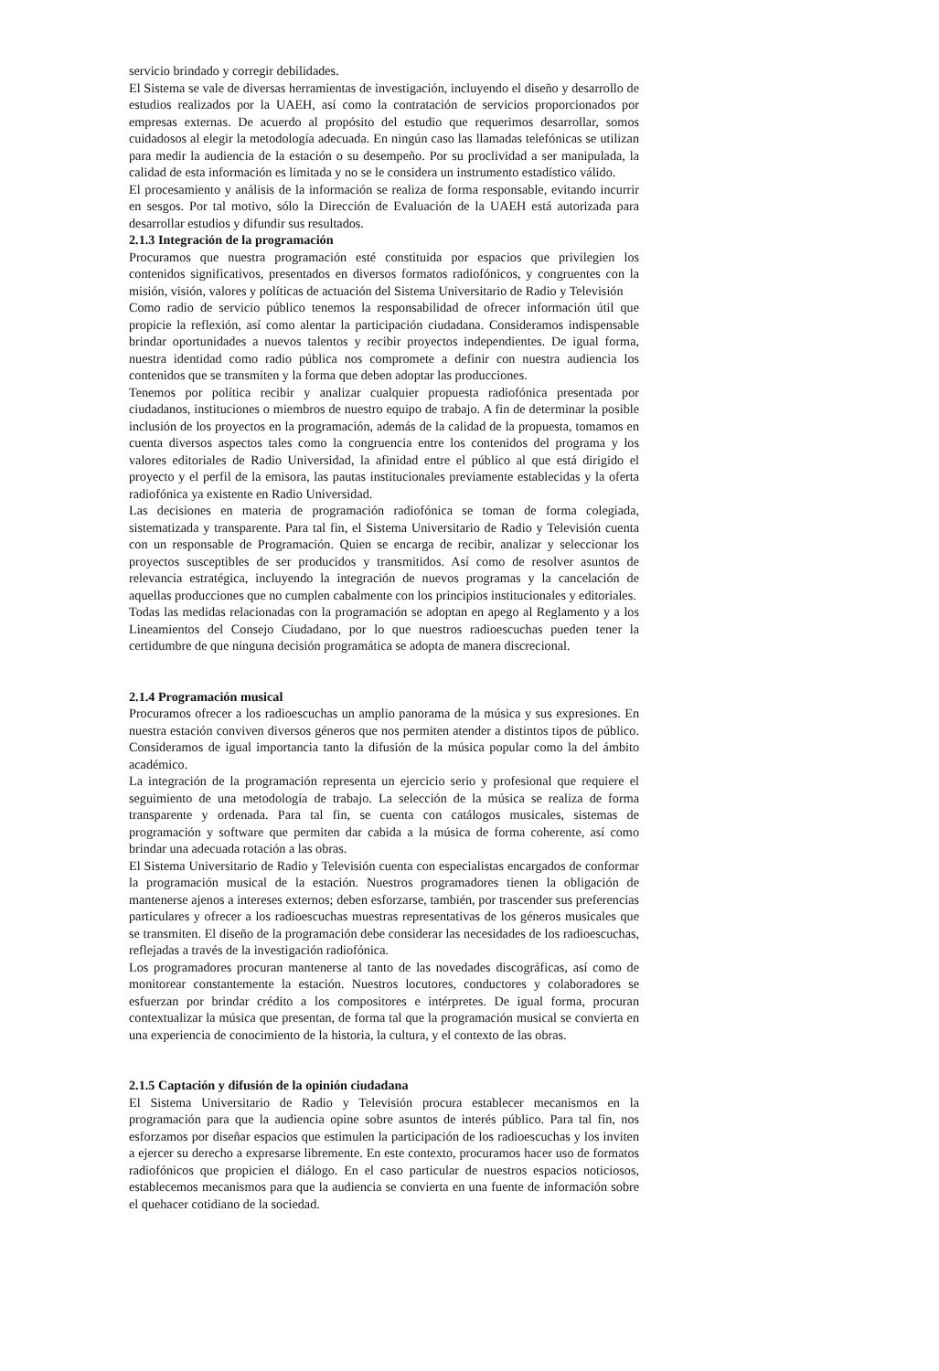servicio brindado y corregir debilidades.
El Sistema se vale de diversas herramientas de investigación, incluyendo el diseño y desarrollo de estudios realizados por la UAEH, así como la contratación de servicios proporcionados por empresas externas. De acuerdo al propósito del estudio que requerimos desarrollar, somos cuidadosos al elegir la metodología adecuada. En ningún caso las llamadas telefónicas se utilizan para medir la audiencia de la estación o su desempeño. Por su proclividad a ser manipulada, la calidad de esta información es limitada y no se le considera un instrumento estadístico válido.
El procesamiento y análisis de la información se realiza de forma responsable, evitando incurrir en sesgos. Por tal motivo, sólo la Dirección de Evaluación de la UAEH está autorizada para desarrollar estudios y difundir sus resultados.
2.1.3 Integración de la programación
Procuramos que nuestra programación esté constituida por espacios que privilegien los contenidos significativos, presentados en diversos formatos radiofónicos, y congruentes con la misión, visión, valores y políticas de actuación del Sistema Universitario de Radio y Televisión
Como radio de servicio público tenemos la responsabilidad de ofrecer información útil que propicie la reflexión, así como alentar la participación ciudadana. Consideramos indispensable brindar oportunidades a nuevos talentos y recibir proyectos independientes. De igual forma, nuestra identidad como radio pública nos compromete a definir con nuestra audiencia los contenidos que se transmiten y la forma que deben adoptar las producciones.
Tenemos por política recibir y analizar cualquier propuesta radiofónica presentada por ciudadanos, instituciones o miembros de nuestro equipo de trabajo. A fin de determinar la posible inclusión de los proyectos en la programación, además de la calidad de la propuesta, tomamos en cuenta diversos aspectos tales como la congruencia entre los contenidos del programa y los valores editoriales de Radio Universidad, la afinidad entre el público al que está dirigido el proyecto y el perfil de la emisora, las pautas institucionales previamente establecidas y la oferta radiofónica ya existente en Radio Universidad.
Las decisiones en materia de programación radiofónica se toman de forma colegiada, sistematizada y transparente. Para tal fin, el Sistema Universitario de Radio y Televisión cuenta con un responsable de Programación. Quien se encarga de recibir, analizar y seleccionar los proyectos susceptibles de ser producidos y transmitidos. Así como de resolver asuntos de relevancia estratégica, incluyendo la integración de nuevos programas y la cancelación de aquellas producciones que no cumplen cabalmente con los principios institucionales y editoriales.
Todas las medidas relacionadas con la programación se adoptan en apego al Reglamento y a los Lineamientos del Consejo Ciudadano, por lo que nuestros radioescuchas pueden tener la certidumbre de que ninguna decisión programática se adopta de manera discrecional.
2.1.4 Programación musical
Procuramos ofrecer a los radioescuchas un amplio panorama de la música y sus expresiones. En nuestra estación conviven diversos géneros que nos permiten atender a distintos tipos de público. Consideramos de igual importancia tanto la difusión de la música popular como la del ámbito académico.
La integración de la programación representa un ejercicio serio y profesional que requiere el seguimiento de una metodología de trabajo. La selección de la música se realiza de forma transparente y ordenada. Para tal fin, se cuenta con catálogos musicales, sistemas de programación y software que permiten dar cabida a la música de forma coherente, así como brindar una adecuada rotación a las obras.
El Sistema Universitario de Radio y Televisión cuenta con especialistas encargados de conformar la programación musical de la estación. Nuestros programadores tienen la obligación de mantenerse ajenos a intereses externos; deben esforzarse, también, por trascender sus preferencias particulares y ofrecer a los radioescuchas muestras representativas de los géneros musicales que se transmiten. El diseño de la programación debe considerar las necesidades de los radioescuchas, reflejadas a través de la investigación radiofónica.
Los programadores procuran mantenerse al tanto de las novedades discográficas, así como de monitorear constantemente la estación. Nuestros locutores, conductores y colaboradores se esfuerzan por brindar crédito a los compositores e intérpretes. De igual forma, procuran contextualizar la música que presentan, de forma tal que la programación musical se convierta en una experiencia de conocimiento de la historia, la cultura, y el contexto de las obras.
2.1.5 Captación y difusión de la opinión ciudadana
El Sistema Universitario de Radio y Televisión procura establecer mecanismos en la programación para que la audiencia opine sobre asuntos de interés público. Para tal fin, nos esforzamos por diseñar espacios que estimulen la participación de los radioescuchas y los inviten a ejercer su derecho a expresarse libremente. En este contexto, procuramos hacer uso de formatos radiofónicos que propicien el diálogo. En el caso particular de nuestros espacios noticiosos, establecemos mecanismos para que la audiencia se convierta en una fuente de información sobre el quehacer cotidiano de la sociedad.